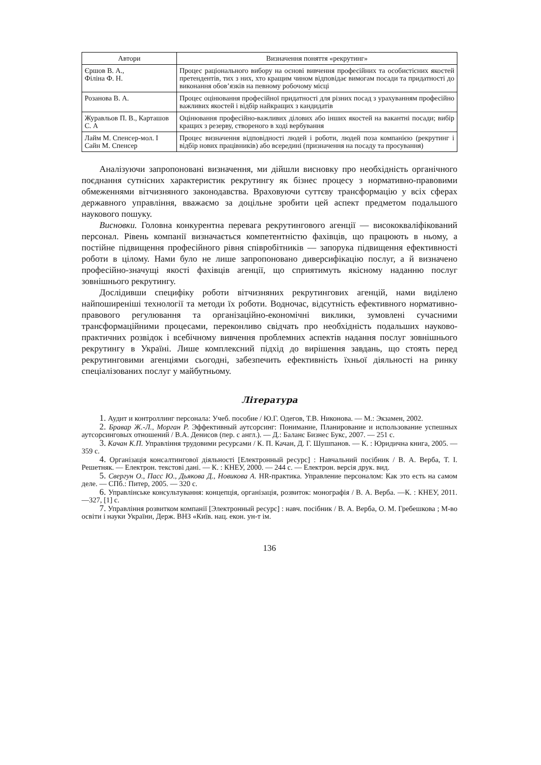| Автори | Визначення поняття «рекрутинг» |
| --- | --- |
| Єршов В. А., Філіна Ф. Н. | Процес раціонального вибору на основі вивчення професійних та особистісних якостей претендентів, тих з них, хто кращим чином відповідає вимогам посади та придатності до виконання обов’язків на певному робочому місці |
| Розанова В. А. | Процес оцінювання професійної придатності для різних посад з урахуванням професійно важливих якостей і відбір найкращих з кандидатів |
| Журавльов П. В., Карташов С. А | Оцінювання професійно-важливих ділових або інших якостей на вакантні посади; вибір кращих з резерву, створеного в ході вербування |
| Лайм М. Спенсер-мол. І Сайн М. Спенсер | Процес визначення відповідності людей і роботи, людей поза компанією (рекрутинг і відбір нових працівників) або всередині (призначення на посаду та просування) |
Аналізуючи запропоновані визначення, ми дійшли висновку про необхідність органічного поєднання сутнісних характеристик рекрутингу як бізнес процесу з нормативно-правовими обмеженнями вітчизняного законодавства. Враховуючи суттєву трансформацію у всіх сферах державного управління, вважаємо за доцільне зробити цей аспект предметом подальшого наукового пошуку.
Висновки. Головна конкурентна перевага рекрутингового агенції — висококваліфікований персонал. Рівень компанії визначається компетентністю фахівців, що працюють в ньому, а постійне підвищення професійного рівня співробітників — запорука підвищення ефективності роботи в цілому. Нами було не лише запропоновано диверсифікацію послуг, а й визначено професійно-значущі якості фахівців агенції, що сприятимуть якісному наданню послуг зовнішнього рекрутингу.
Дослідивши специфіку роботи вітчизняних рекрутингових агенцій, нами виділено найпоширеніші технології та методи їх роботи. Водночас, відсутність ефективного нормативно-правового регулювання та організаційно-економічні виклики, зумовлені сучасними трансформаційними процесами, переконливо свідчать про необхідність подальших науково-практичних розвідок і всебічному вивчення проблемних аспектів надання послуг зовнішнього рекрутингу в Україні. Лише комплексний підхід до вирішення завдань, що стоять перед рекрутинговими агенціями сьогодні, забезпечить ефективність їхньої діяльності на ринку спеціалізованих послуг у майбутньому.
Література
1. Аудит и контроллинг персонала: Учеб. пособие / Ю.Г. Одегов, Т.В. Никонова. — М.: Экзамен, 2002.
2. Бравар Ж.-Л., Морган Р. Эффективный аутсорсинг: Понимание, Планирование и использование успешных аутсорсинговых отношений / В.А. Денисов (пер. с англ.). — Д.: Баланс Бизнес Букс, 2007. — 251 с.
3. Качан К.П. Управління трудовими ресурсами / К. П. Качан, Д. Г. Шушпанов. — К. : Юридична книга, 2005. — 359 с.
4. Організація консалтингової діяльності [Електронный ресурс] : Навчальний посібник / В. А. Верба, Т. І. Решетняк. — Електрон. текстові дані. — К. : КНЕУ, 2000. — 244 с. — Електрон. версія друк. вид.
5. Свергун О., Пасс Ю., Дьякова Д., Новикова А. HR-практика. Управление персоналом: Как это есть на самом деле. — СПб.: Питер, 2005. — 320 с.
6. Управлінське консультування: концепція, організація, розвиток: монографія / В. А. Верба. —К. : КНЕУ, 2011. —327, [1] с.
7. Управління розвитком компанії [Электронный ресурс] : навч. посібник / В. А. Верба, О. М. Гребешкова ; М-во освіти і науки України, Держ. ВНЗ «Київ. нац. екон. ун-т ім.
136